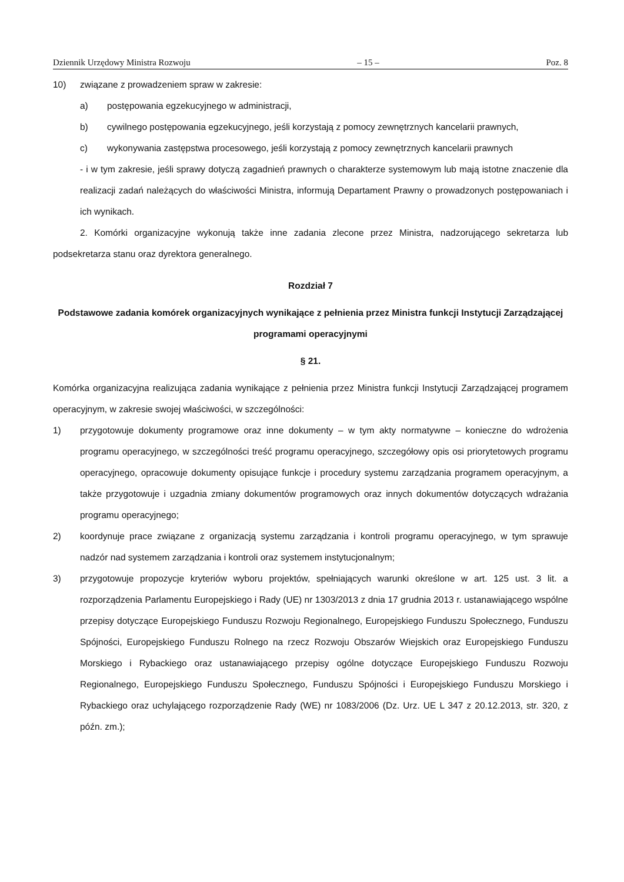Dziennik Urzędowy Ministra Rozwoju – 15 – Poz. 8
10) związane z prowadzeniem spraw w zakresie:
a) postępowania egzekucyjnego w administracji,
b) cywilnego postępowania egzekucyjnego, jeśli korzystają z pomocy zewnętrznych kancelarii prawnych,
c) wykonywania zastępstwa procesowego, jeśli korzystają z pomocy zewnętrznych kancelarii prawnych
- i w tym zakresie, jeśli sprawy dotyczą zagadnień prawnych o charakterze systemowym lub mają istotne znaczenie dla realizacji zadań należących do właściwości Ministra, informują Departament Prawny o prowadzonych postępowaniach i ich wynikach.
2. Komórki organizacyjne wykonują także inne zadania zlecone przez Ministra, nadzorującego sekretarza lub podsekretarza stanu oraz dyrektora generalnego.
Rozdział 7
Podstawowe zadania komórek organizacyjnych wynikające z pełnienia przez Ministra funkcji Instytucji Zarządzającej programami operacyjnymi
§ 21.
Komórka organizacyjna realizująca zadania wynikające z pełnienia przez Ministra funkcji Instytucji Zarządzającej programem operacyjnym, w zakresie swojej właściwości, w szczególności:
1) przygotowuje dokumenty programowe oraz inne dokumenty – w tym akty normatywne – konieczne do wdrożenia programu operacyjnego, w szczególności treść programu operacyjnego, szczegółowy opis osi priorytetowych programu operacyjnego, opracowuje dokumenty opisujące funkcje i procedury systemu zarządzania programem operacyjnym, a także przygotowuje i uzgadnia zmiany dokumentów programowych oraz innych dokumentów dotyczących wdrażania programu operacyjnego;
2) koordynuje prace związane z organizacją systemu zarządzania i kontroli programu operacyjnego, w tym sprawuje nadzór nad systemem zarządzania i kontroli oraz systemem instytucjonalnym;
3) przygotowuje propozycje kryteriów wyboru projektów, spełniających warunki określone w art. 125 ust. 3 lit. a rozporządzenia Parlamentu Europejskiego i Rady (UE) nr 1303/2013 z dnia 17 grudnia 2013 r. ustanawiającego wspólne przepisy dotyczące Europejskiego Funduszu Rozwoju Regionalnego, Europejskiego Funduszu Społecznego, Funduszu Spójności, Europejskiego Funduszu Rolnego na rzecz Rozwoju Obszarów Wiejskich oraz Europejskiego Funduszu Morskiego i Rybackiego oraz ustanawiającego przepisy ogólne dotyczące Europejskiego Funduszu Rozwoju Regionalnego, Europejskiego Funduszu Społecznego, Funduszu Spójności i Europejskiego Funduszu Morskiego i Rybackiego oraz uchylającego rozporządzenie Rady (WE) nr 1083/2006 (Dz. Urz. UE L 347 z 20.12.2013, str. 320, z późn. zm.);